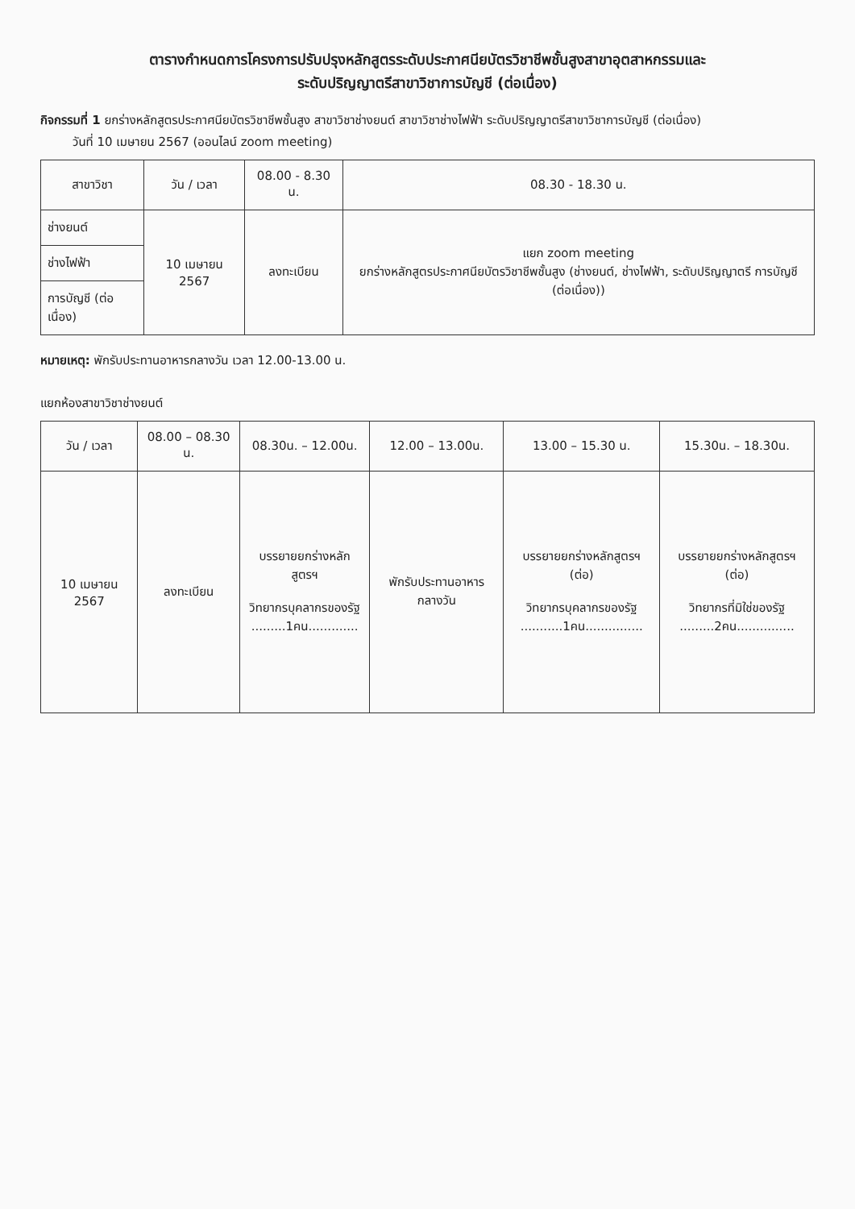ตารางกำหนดการโครงการปรับปรุงหลักสูตรระดับประกาศนียบัตรวิชาชีพชั้นสูงสาขาอุตสาหกรรมและ
ระดับปริญญาตรีสาขาวิชาการบัญชี (ต่อเนื่อง)
กิจกรรมที่ 1 ยกร่างหลักสูตรประกาศนียบัตรวิชาชีพชั้นสูง สาขาวิชาช่างยนต์ สาขาวิชาช่างไฟฟ้า ระดับปริญญาตรีสาขาวิชาการบัญชี (ต่อเนื่อง)
วันที่ 10 เมษายน 2567 (ออนไลน์ zoom meeting)
| สาขาวิชา | วัน / เวลา | 08.00 - 8.30 น. | 08.30 - 18.30 น. |
| --- | --- | --- | --- |
| ช่างยนต์ | 10 เมษายน 2567 | ลงทะเบียน | แยก zoom meeting ยกร่างหลักสูตรประกาศนียบัตรวิชาชีพชั้นสูง (ช่างยนต์, ช่างไฟฟ้า, ระดับปริญญาตรี การบัญชี (ต่อเนื่อง)) |
| ช่างไฟฟ้า | | | |
| การบัญชี (ต่อเนื่อง) | | | |
หมายเหตุ: พักรับประทานอาหารกลางวัน เวลา 12.00-13.00 น.
แยกห้องสาขาวิชาช่างยนต์
| วัน / เวลา | 08.00 – 08.30 น. | 08.30น. – 12.00น. | 12.00 – 13.00น. | 13.00 – 15.30 น. | 15.30น. – 18.30น. |
| --- | --- | --- | --- | --- | --- |
| 10 เมษายน 2567 | ลงทะเบียน | บรรยายยกร่างหลักสูตรฯ วิทยากรบุคลากรของรัฐ .........1คน............. | พักรับประทานอาหารกลางวัน | บรรยายยกร่างหลักสูตรฯ (ต่อ) วิทยากรบุคลากรของรัฐ ...........1คน............... | บรรยายยกร่างหลักสูตรฯ (ต่อ) วิทยากรที่มิใช่ของรัฐ .........2คน............... |